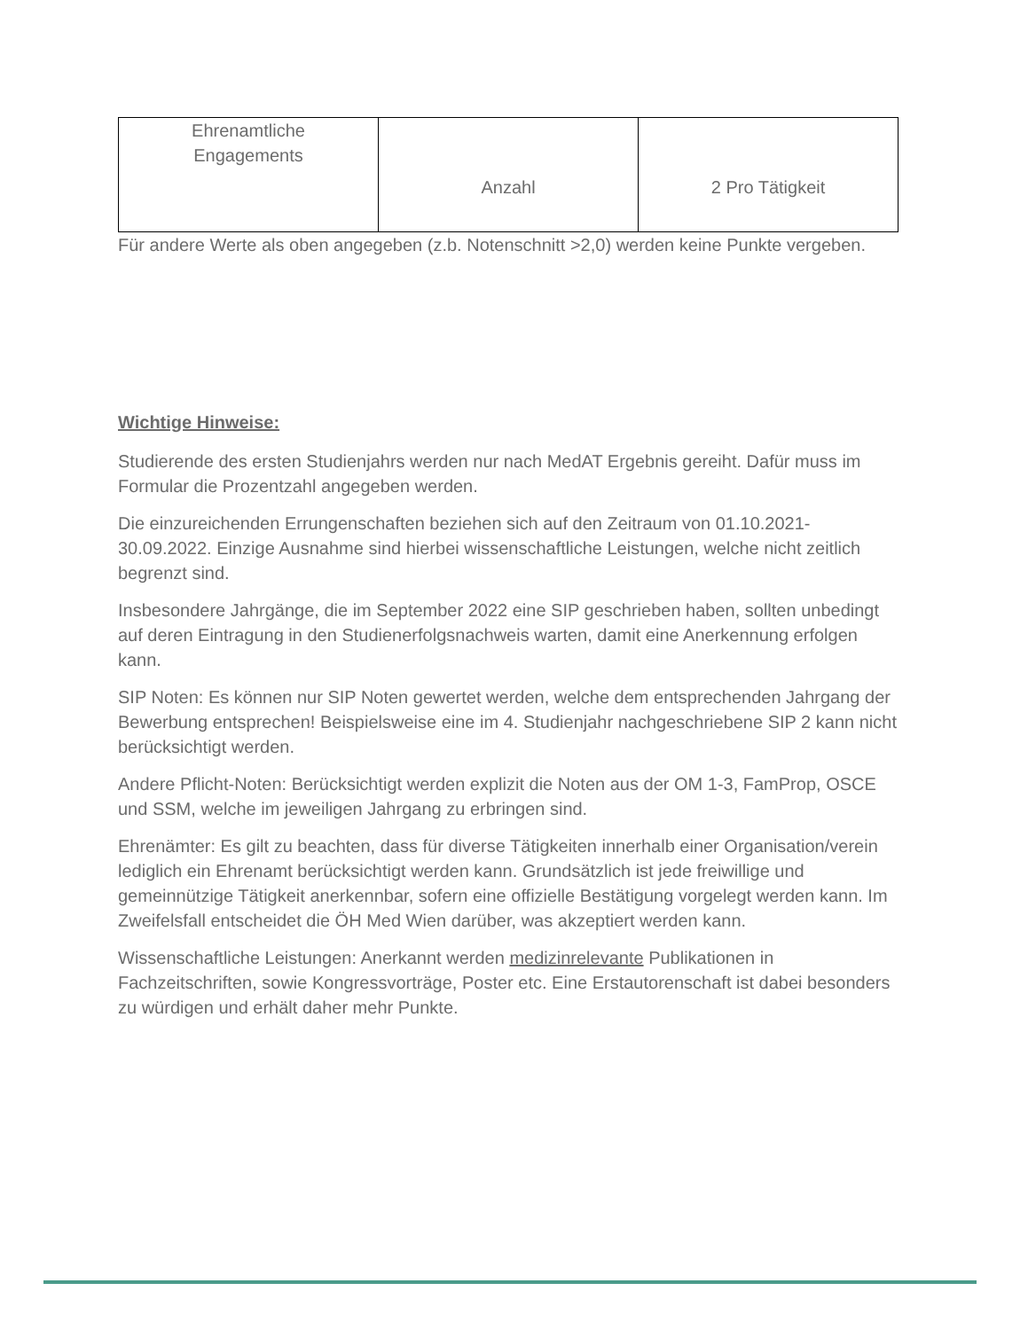| Ehrenamtliche Engagements | Anzahl | 2 Pro Tätigkeit |
Für andere Werte als oben angegeben (z.b. Notenschnitt >2,0) werden keine Punkte vergeben.
Wichtige Hinweise:
Studierende des ersten Studienjahrs werden nur nach MedAT Ergebnis gereiht. Dafür muss im Formular die Prozentzahl angegeben werden.
Die einzureichenden Errungenschaften beziehen sich auf den Zeitraum von 01.10.2021-30.09.2022. Einzige Ausnahme sind hierbei wissenschaftliche Leistungen, welche nicht zeitlich begrenzt sind.
Insbesondere Jahrgänge, die im September 2022 eine SIP geschrieben haben, sollten unbedingt auf deren Eintragung in den Studienerfolgsnachweis warten, damit eine Anerkennung erfolgen kann.
SIP Noten: Es können nur SIP Noten gewertet werden, welche dem entsprechenden Jahrgang der Bewerbung entsprechen! Beispielsweise eine im 4. Studienjahr nachgeschriebene SIP 2 kann nicht berücksichtigt werden.
Andere Pflicht-Noten: Berücksichtigt werden explizit die Noten aus der OM 1-3, FamProp, OSCE und SSM, welche im jeweiligen Jahrgang zu erbringen sind.
Ehrenämter: Es gilt zu beachten, dass für diverse Tätigkeiten innerhalb einer Organisation/verein lediglich ein Ehrenamt berücksichtigt werden kann. Grundsätzlich ist jede freiwillige und gemeinnützige Tätigkeit anerkennbar, sofern eine offizielle Bestätigung vorgelegt werden kann. Im Zweifelsfall entscheidet die ÖH Med Wien darüber, was akzeptiert werden kann.
Wissenschaftliche Leistungen: Anerkannt werden medizinrelevante Publikationen in Fachzeitschriften, sowie Kongressvorträge, Poster etc. Eine Erstautorenschaft ist dabei besonders zu würdigen und erhält daher mehr Punkte.